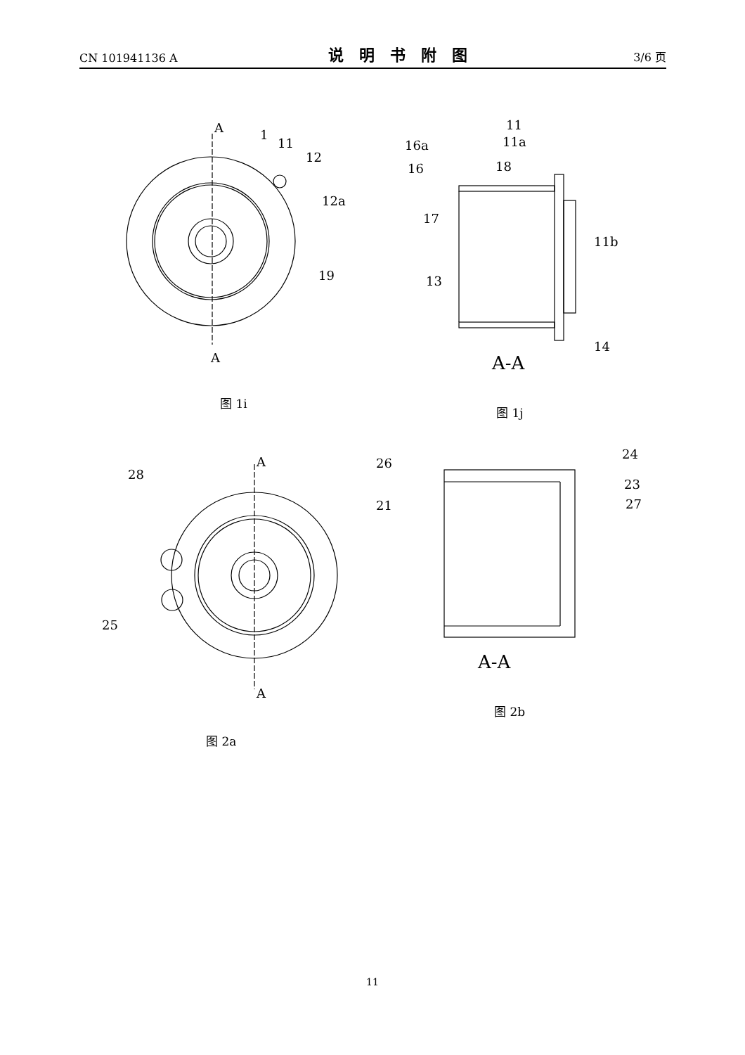CN 101941136 A 说明书附图 3/6 页
A
A
1
11
12
12a
19
11
16a
11a
16
18
17
11b
13
14
A-A
A
28
25
A
26
21
24
23
27
A-A
图 1i
图 1j
图 2a
图 2b
11